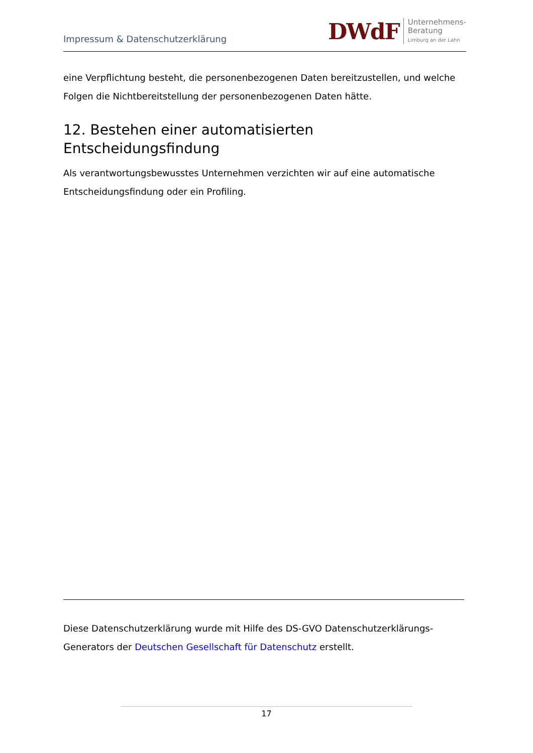Impressum & Datenschutzerklärung
DWdF Unternehmens-
Beratung
Limburg an der Lahn
eine Verpflichtung besteht, die personenbezogenen Daten bereitzustellen, und welche Folgen die Nichtbereitstellung der personenbezogenen Daten hätte.
12. Bestehen einer automatisierten Entscheidungsfindung
Als verantwortungsbewusstes Unternehmen verzichten wir auf eine automatische Entscheidungsfindung oder ein Profiling.
Diese Datenschutzerklärung wurde mit Hilfe des DS-GVO Datenschutzerklärungs-Generators der Deutschen Gesellschaft für Datenschutz erstellt.
17